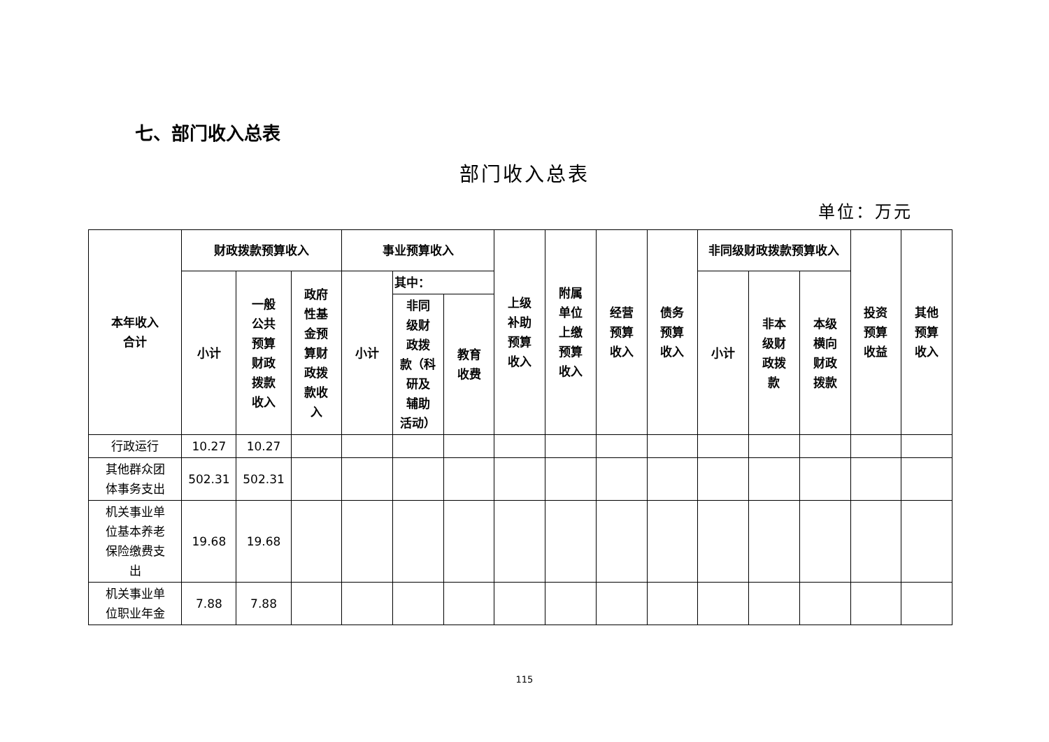七、部门收入总表
部门收入总表
单位：万元
| 本年收入 合计 | 财政拨款预算收入 | | | 事业预算收入 | | | 上级 补助 预算 收入 | 附属 单位 上缴 预算 收入 | 经营 预算 收入 | 债务 预算 收入 | 非同级财政拨款预算收入 | | | 投资 预算 收益 | 其他 预算 收入 |
| --- | --- | --- | --- | --- | --- | --- | --- | --- | --- | --- | --- | --- | --- | --- | --- |
| | 小计 | 一般 公共 预算 财政 拨款 收入 | 政府 性基 金预 算财 政拨 款收 入 | 小计 | 其中： | | | | | | 小计 | 非本 级财 政拨 款 | 本级 横向 财政 拨款 | | |
| | | | | | 非同 级财 政拨 款（科 研及 辅助 活动） | 教育 收费 | | | | | | | | | |
| 行政运行 | 10.27 | 10.27 | | | | | | | | | | | | | |
| 其他群众团 体事务支出 | 502.31 | 502.31 | | | | | | | | | | | | | |
| 机关事业单 位基本养老 保险缴费支 出 | 19.68 | 19.68 | | | | | | | | | | | | | |
| 机关事业单 位职业年金 | 7.88 | 7.88 | | | | | | | | | | | | | |
115